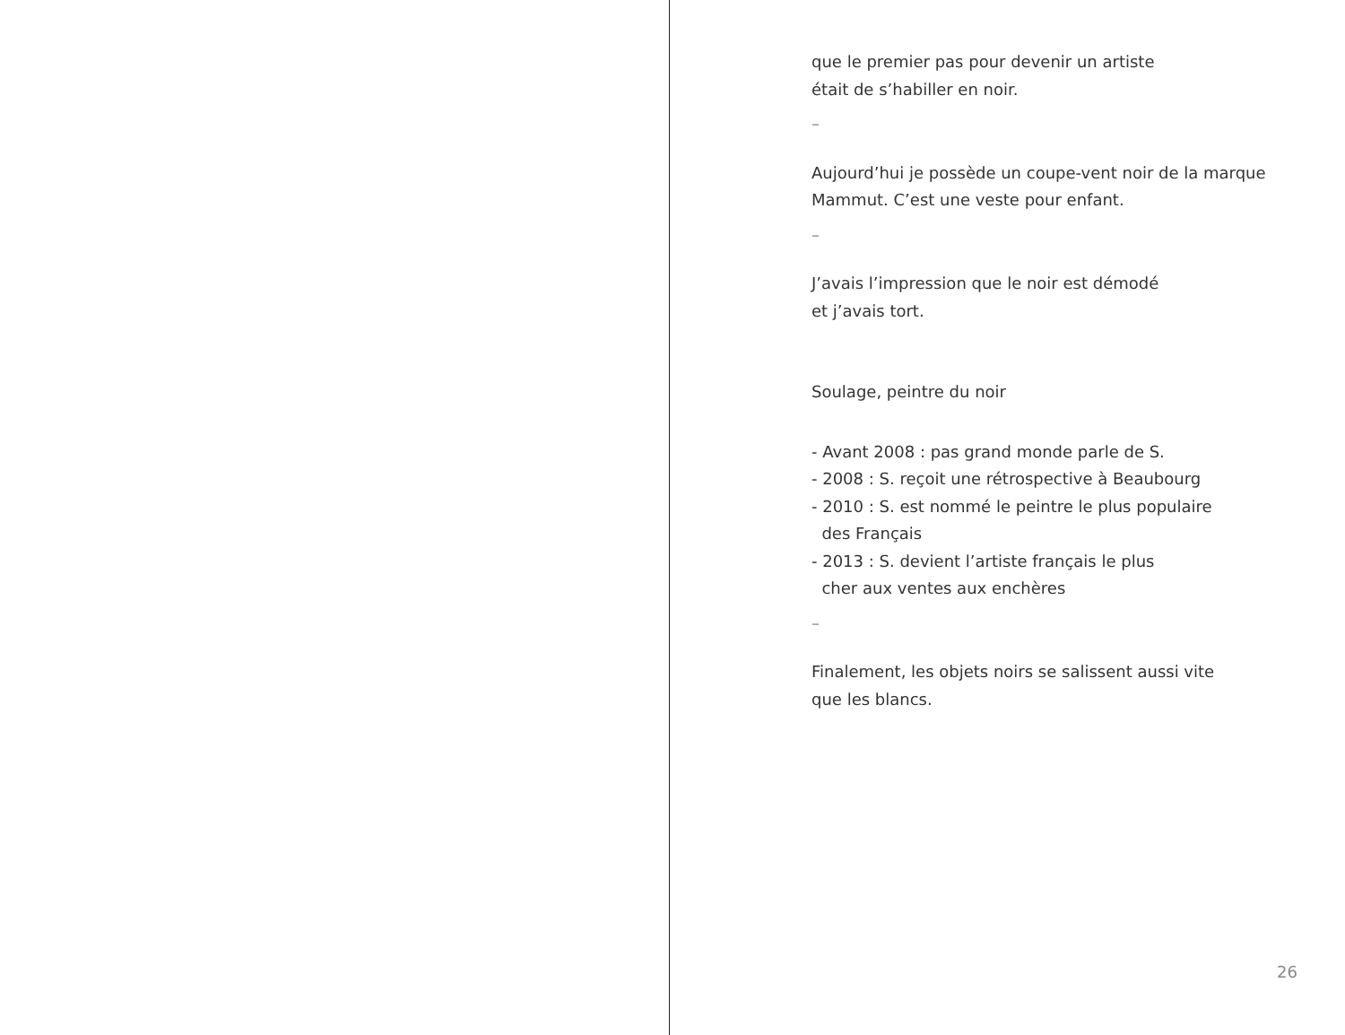que le premier pas pour devenir un artiste
était de s’habiller en noir.
–
Aujourd’hui je possède un coupe-vent noir de la marque
Mammut. C’est une veste pour enfant.
–
J’avais l’impression que le noir est démodé
et j’avais tort.
Soulage, peintre du noir
- Avant 2008 : pas grand monde parle de S.
- 2008 : S. reçoit une rétrospective à Beaubourg
- 2010 : S. est nommé le peintre le plus populaire
des Français
- 2013 : S. devient l’artiste français le plus
cher aux ventes aux enchères
–
Finalement, les objets noirs se salissent aussi vite
que les blancs.
26